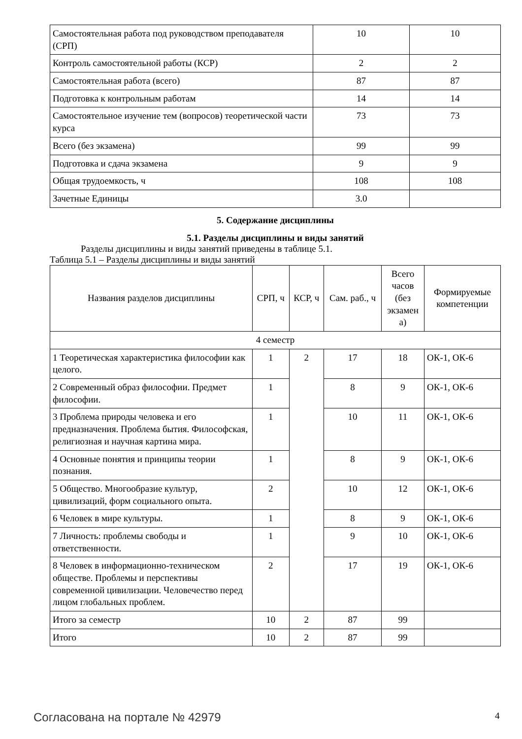| Самостоятельная работа под руководством преподавателя (СРП) | 10 | 10 |
| Контроль самостоятельной работы (КСР) | 2 | 2 |
| Самостоятельная работа (всего) | 87 | 87 |
| Подготовка к контрольным работам | 14 | 14 |
| Самостоятельное изучение тем (вопросов) теоретической части курса | 73 | 73 |
| Всего (без экзамена) | 99 | 99 |
| Подготовка и сдача экзамена | 9 | 9 |
| Общая трудоемкость, ч | 108 | 108 |
| Зачетные Единицы | 3.0 | |
5. Содержание дисциплины
5.1. Разделы дисциплины и виды занятий
Разделы дисциплины и виды занятий приведены в таблице 5.1.
Таблица 5.1 – Разделы дисциплины и виды занятий
| Названия разделов дисциплины | СРП, ч | КСР, ч | Сам. раб., ч | Всего часов (без экзамен а) | Формируемые компетенции |
| --- | --- | --- | --- | --- | --- |
| 4 семестр | | | | | |
| 1 Теоретическая характеристика философии как целого. | 1 | 2 | 17 | 18 | ОК-1, ОК-6 |
| 2 Современный образ философии. Предмет философии. | 1 | | 8 | 9 | ОК-1, ОК-6 |
| 3 Проблема природы человека и его предназначения. Проблема бытия. Философская, религиозная и научная картина мира. | 1 | | 10 | 11 | ОК-1, ОК-6 |
| 4 Основные понятия и принципы теории познания. | 1 | | 8 | 9 | ОК-1, ОК-6 |
| 5 Общество. Многообразие культур, цивилизаций, форм социального опыта. | 2 | | 10 | 12 | ОК-1, ОК-6 |
| 6 Человек в мире культуры. | 1 | | 8 | 9 | ОК-1, ОК-6 |
| 7 Личность: проблемы свободы и ответственности. | 1 | | 9 | 10 | ОК-1, ОК-6 |
| 8 Человек в информационно-техническом обществе. Проблемы и перспективы современной цивилизации. Человечество перед лицом глобальных проблем. | 2 | | 17 | 19 | ОК-1, ОК-6 |
| Итого за семестр | 10 | 2 | 87 | 99 | |
| Итого | 10 | 2 | 87 | 99 | |
Согласована на портале № 42979 4